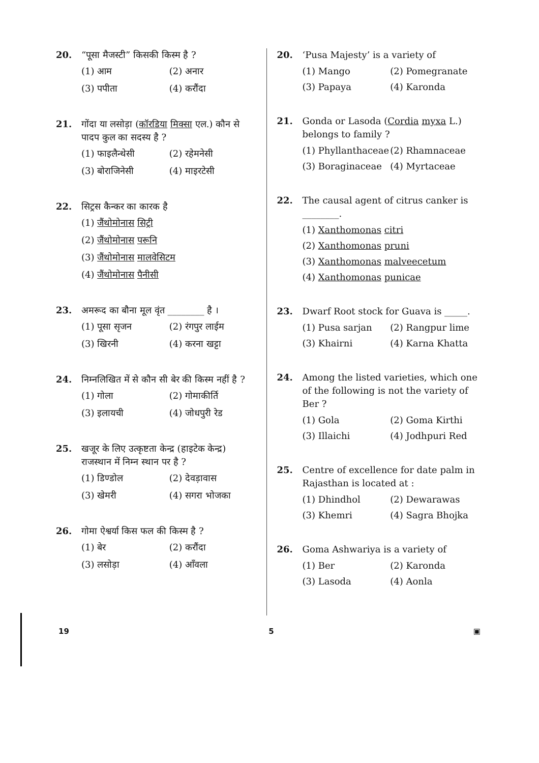20. “पूसा मैजस्टी” किसकी किस्म है ?
(1) आम (2) अनार (3) पपीता (4) करौंदा
21. गोंदा या लसोड़ा (कॉरडिया मिक्सा एल.) कौन से पादप कुल का सदस्य है ?
(1) फाइलैन्थेसी (2) रहेमनेसी (3) बोराजिनेसी (4) माइरटेसी
22. सिट्रस कैन्कर का कारक है
(1) जैंथोमोनास सिट्री
(2) जैंथोमोनास परूनि
(3) जैंथोमोनास मालवेसिटम
(4) जैंथोमोनास पैनीसी
23. अमरूद का बौना मूल वृंत ________ है ।
(1) पूसा सृजन (2) रंगपुर लाईम (3) खिरनी (4) करना खट्टा
24. निम्नलिखित में से कौन सी बेर की किस्म नहीं है ?
(1) गोला (2) गोमाकीर्ति (3) इलायची (4) जोधपुरी रेड
25. खजूर के लिए उत्कृष्टता केन्द्र (हाइटेक केन्द्र) राजस्थान में निम्न स्थान पर है ?
(1) डिण्डोल (2) देवड़ावास (3) खेमरी (4) सगरा भोजका
26. गोमा ऐश्वर्या किस फल की किस्म है ?
(1) बेर (2) करौंदा (3) लसोड़ा (4) आँवला
20. ‘Pusa Majesty’ is a variety of
(1) Mango (2) Pomegranate (3) Papaya (4) Karonda
21. Gonda or Lasoda (Cordia myxa L.) belongs to family ?
(1) Phyllanthaceae (2) Rhamnaceae (3) Boraginaceae (4) Myrtaceae
22. The causal agent of citrus canker is ________.
(1) Xanthomonas citri
(2) Xanthomonas pruni
(3) Xanthomonas malveecetum
(4) Xanthomonas punicae
23. Dwarf Root stock for Guava is _____.
(1) Pusa sarjan (2) Rangpur lime (3) Khairni (4) Karna Khatta
24. Among the listed varieties, which one of the following is not the variety of Ber ?
(1) Gola (2) Goma Kirthi (3) Illaichi (4) Jodhpuri Red
25. Centre of excellence for date palm in Rajasthan is located at :
(1) Dhindhol (2) Dewarawas (3) Khemri (4) Sagra Bhojka
26. Goma Ashwariya is a variety of
(1) Ber (2) Karonda (3) Lasoda (4) Aonla
19 5 ▣